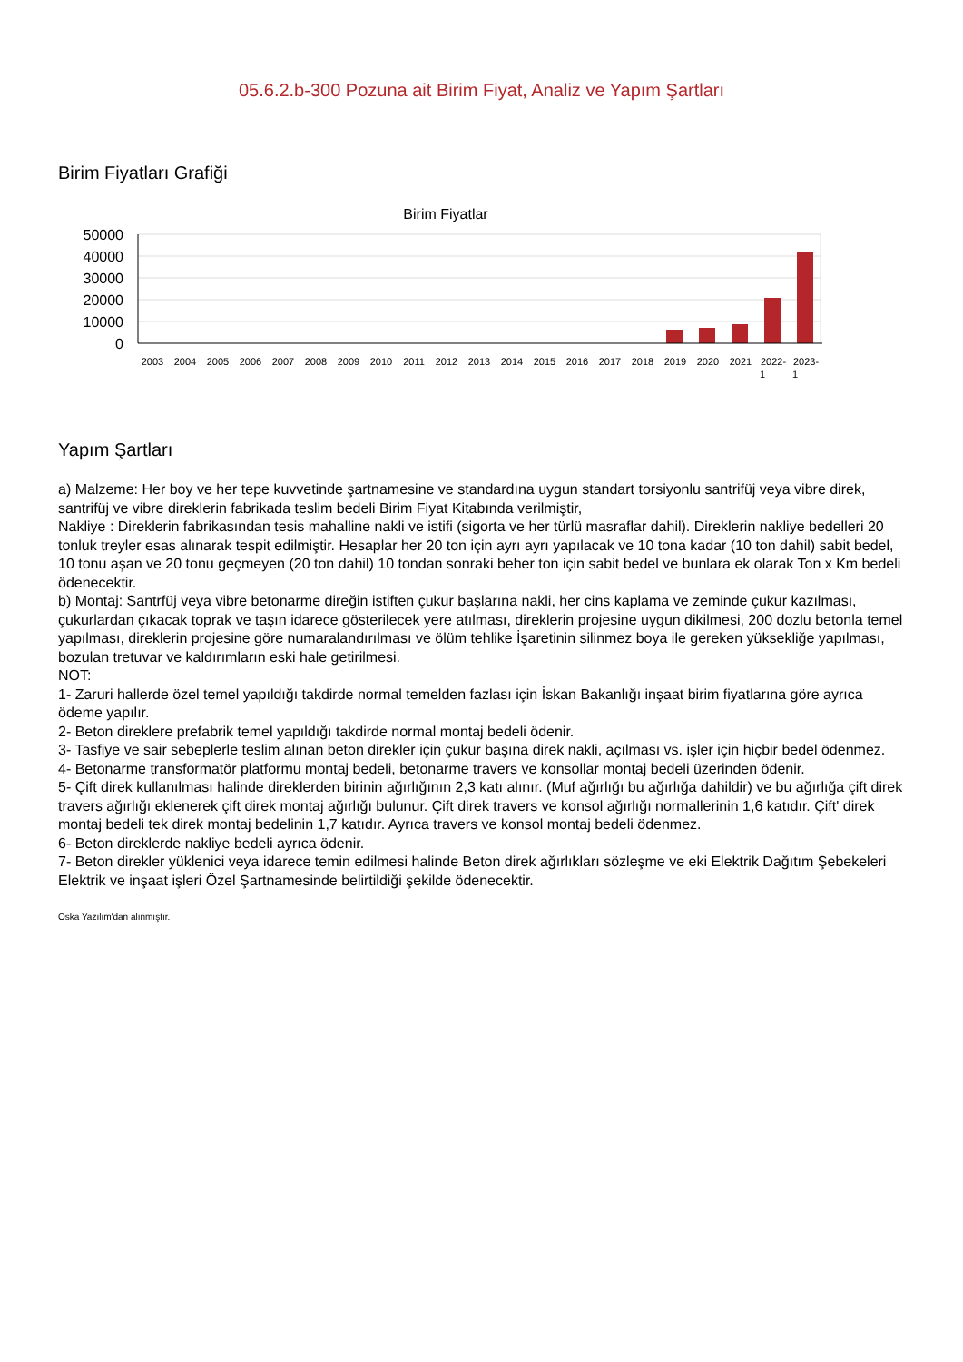05.6.2.b-300 Pozuna ait Birim Fiyat, Analiz ve Yapım Şartları
Birim Fiyatları Grafiği
Birim Fiyatlar
50000
40000
30000
20000
10000
0
2003
2004
2005
2006
2007
2008
2009
2010
2011
2012
2013
2014
2015
2016
2017
2018
2019
2020
2021
2022-
2023-
1
1
Yapım Şartları
a) Malzeme: Her boy ve her tepe kuvvetinde şartnamesine ve standardına uygun standart torsiyonlu santrifüj veya vibre direk, santrifüj ve vibre direklerin fabrikada teslim bedeli Birim Fiyat Kitabında verilmiştir,
Nakliye : Direklerin fabrikasından tesis mahalline nakli ve istifi (sigorta ve her türlü masraflar dahil). Direklerin nakliye bedelleri 20 tonluk treyler esas alınarak tespit edilmiştir. Hesaplar her 20 ton için ayrı ayrı yapılacak ve 10 tona kadar (10 ton dahil) sabit bedel, 10 tonu aşan ve 20 tonu geçmeyen (20 ton dahil) 10 tondan sonraki beher ton için sabit bedel ve bunlara ek olarak Ton x Km bedeli ödenecektir.
b) Montaj: Santrfüj veya vibre betonarme direğin istiften çukur başlarına nakli, her cins kaplama ve zeminde çukur kazılması, çukurlardan çıkacak toprak ve taşın idarece gösterilecek yere atılması, direklerin projesine uygun dikilmesi, 200 dozlu betonla temel yapılması, direklerin projesine göre numaralandırılması ve ölüm tehlike İşaretinin silinmez boya ile gereken yüksekliğe yapılması, bozulan tretuvar ve kaldırımların eski hale getirilmesi.
NOT:
1- Zaruri hallerde özel temel yapıldığı takdirde normal temelden fazlası için İskan Bakanlığı inşaat birim fiyatlarına göre ayrıca ödeme yapılır.
2- Beton direklere prefabrik temel yapıldığı takdirde normal montaj bedeli ödenir.
3- Tasfiye ve sair sebeplerle teslim alınan beton direkler için çukur başına direk nakli, açılması vs. işler için hiçbir bedel ödenmez.
4- Betonarme transformatör platformu montaj bedeli, betonarme travers ve konsollar montaj bedeli üzerinden ödenir.
5- Çift direk kullanılması halinde direklerden birinin ağırlığının 2,3 katı alınır. (Muf ağırlığı bu ağırlığa dahildir) ve bu ağırlığa çift direk travers ağırlığı eklenerek çift direk montaj ağırlığı bulunur. Çift direk travers ve konsol ağırlığı normallerinin 1,6 katıdır. Çift' direk montaj bedeli tek direk montaj bedelinin 1,7 katıdır. Ayrıca travers ve konsol montaj bedeli ödenmez.
6- Beton direklerde nakliye bedeli ayrıca ödenir.
7- Beton direkler yüklenici veya idarece temin edilmesi halinde Beton direk ağırlıkları sözleşme ve eki Elektrik Dağıtım Şebekeleri Elektrik ve inşaat işleri Özel Şartnamesinde belirtildiği şekilde ödenecektir.
Oska Yazılım'dan alınmıştır.